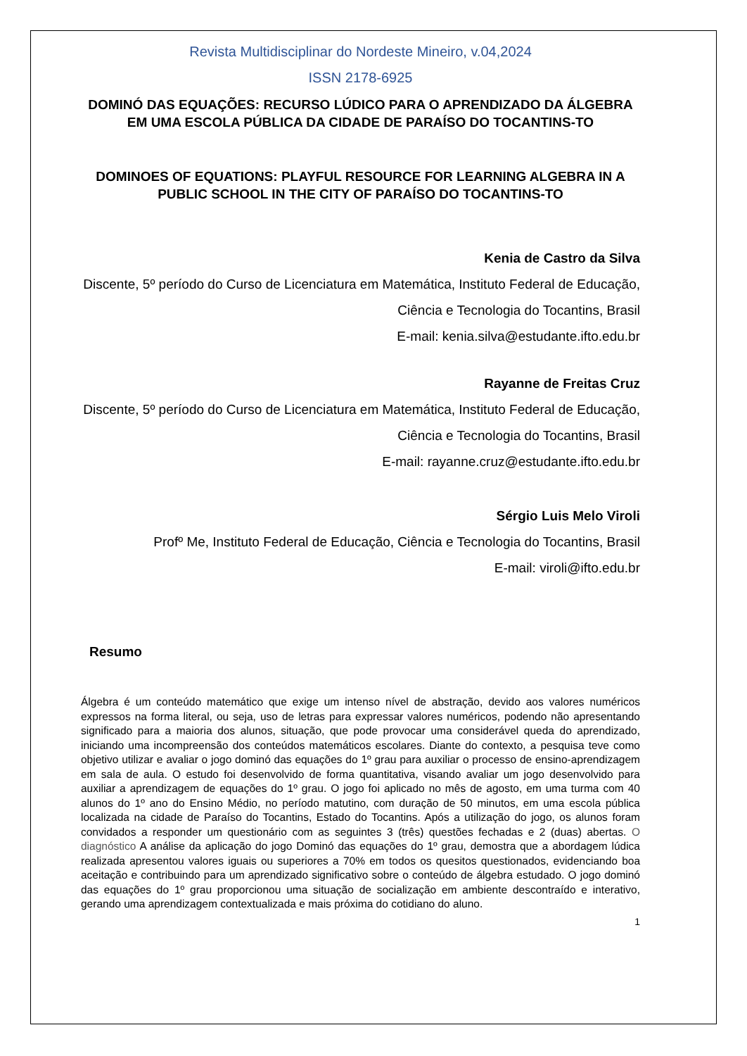Revista Multidisciplinar do Nordeste Mineiro, v.04,2024
ISSN 2178-6925
DOMINÓ DAS EQUAÇÕES: RECURSO LÚDICO PARA O APRENDIZADO DA ÁLGEBRA EM UMA ESCOLA PÚBLICA DA CIDADE DE PARAÍSO DO TOCANTINS-TO
DOMINOES OF EQUATIONS: PLAYFUL RESOURCE FOR LEARNING ALGEBRA IN A PUBLIC SCHOOL IN THE CITY OF PARAÍSO DO TOCANTINS-TO
Kenia de Castro da Silva
Discente, 5º período do Curso de Licenciatura em Matemática, Instituto Federal de Educação, Ciência e Tecnologia do Tocantins, Brasil
E-mail: kenia.silva@estudante.ifto.edu.br
Rayanne de Freitas Cruz
Discente, 5º período do Curso de Licenciatura em Matemática, Instituto Federal de Educação, Ciência e Tecnologia do Tocantins, Brasil
E-mail: rayanne.cruz@estudante.ifto.edu.br
Sérgio Luis Melo Viroli
Profº Me, Instituto Federal de Educação, Ciência e Tecnologia do Tocantins, Brasil
E-mail: viroli@ifto.edu.br
Resumo
Álgebra é um conteúdo matemático que exige um intenso nível de abstração, devido aos valores numéricos expressos na forma literal, ou seja, uso de letras para expressar valores numéricos, podendo não apresentando significado para a maioria dos alunos, situação, que pode provocar uma considerável queda do aprendizado, iniciando uma incompreensão dos conteúdos matemáticos escolares. Diante do contexto, a pesquisa teve como objetivo utilizar e avaliar o jogo dominó das equações do 1º grau para auxiliar o processo de ensino-aprendizagem em sala de aula. O estudo foi desenvolvido de forma quantitativa, visando avaliar um jogo desenvolvido para auxiliar a aprendizagem de equações do 1º grau. O jogo foi aplicado no mês de agosto, em uma turma com 40 alunos do 1º ano do Ensino Médio, no período matutino, com duração de 50 minutos, em uma escola pública localizada na cidade de Paraíso do Tocantins, Estado do Tocantins. Após a utilização do jogo, os alunos foram convidados a responder um questionário com as seguintes 3 (três) questões fechadas e 2 (duas) abertas. O diagnóstico A análise da aplicação do jogo Dominó das equações do 1º grau, demostra que a abordagem lúdica realizada apresentou valores iguais ou superiores a 70% em todos os quesitos questionados, evidenciando boa aceitação e contribuindo para um aprendizado significativo sobre o conteúdo de álgebra estudado. O jogo dominó das equações do 1º grau proporcionou uma situação de socialização em ambiente descontraído e interativo, gerando uma aprendizagem contextualizada e mais próxima do cotidiano do aluno.
1